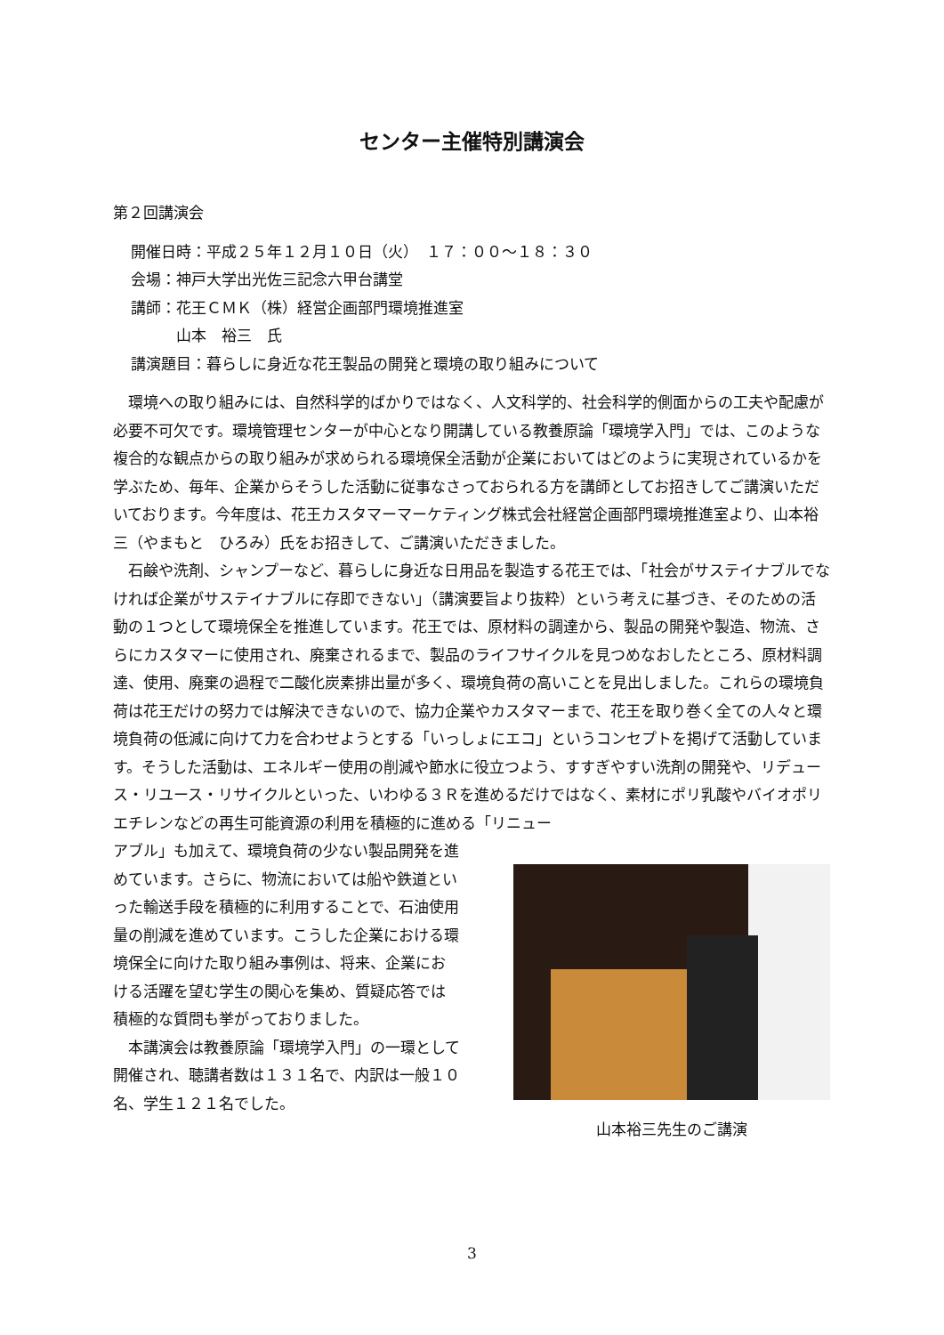センター主催特別講演会
第２回講演会
開催日時：平成２５年１２月１０日（火）　１７：００～１８：３０
会場：神戸大学出光佐三記念六甲台講堂
講師：花王ＣＭＫ（株）経営企画部門環境推進室
　　　山本　裕三　氏
講演題目：暮らしに身近な花王製品の開発と環境の取り組みについて
　環境への取り組みには、自然科学的ばかりではなく、人文科学的、社会科学的側面からの工夫や配慮が必要不可欠です。環境管理センターが中心となり開講している教養原論「環境学入門」では、このような複合的な観点からの取り組みが求められる環境保全活動が企業においてはどのように実現されているかを学ぶため、毎年、企業からそうした活動に従事なさっておられる方を講師としてお招きしてご講演いただいております。今年度は、花王カスタマーマーケティング株式会社経営企画部門環境推進室より、山本裕三（やまもと　ひろみ）氏をお招きして、ご講演いただきました。
　石鹸や洗剤、シャンプーなど、暮らしに身近な日用品を製造する花王では、「社会がサステイナブルでなければ企業がサステイナブルに存即できない」（講演要旨より抜粋）という考えに基づき、そのための活動の１つとして環境保全を推進しています。花王では、原材料の調達から、製品の開発や製造、物流、さらにカスタマーに使用され、廃棄されるまで、製品のライフサイクルを見つめなおしたところ、原材料調達、使用、廃棄の過程で二酸化炭素排出量が多く、環境負荷の高いことを見出しました。これらの環境負荷は花王だけの努力では解決できないので、協力企業やカスタマーまで、花王を取り巻く全ての人々と環境負荷の低減に向けて力を合わせようとする「いっしょにエコ」というコンセプトを掲げて活動しています。そうした活動は、エネルギー使用の削減や節水に役立つよう、すすぎやすい洗剤の開発や、リデュース・リユース・リサイクルといった、いわゆる３Ｒを進めるだけではなく、素材にポリ乳酸やバイオポリエチレンなどの再生可能資源の利用を積極的に進める「リニュー
アブル」も加えて、環境負荷の少ない製品開発を進めています。さらに、物流においては船や鉄道といった輸送手段を積極的に利用することで、石油使用量の削減を進めています。こうした企業における環境保全に向けた取り組み事例は、将来、企業における活躍を望む学生の関心を集め、質疑応答では積極的な質問も挙がっておりました。
　本講演会は教養原論「環境学入門」の一環として開催され、聴講者数は１３１名で、内訳は一般１０名、学生１２１名でした。
山本裕三先生のご講演
3